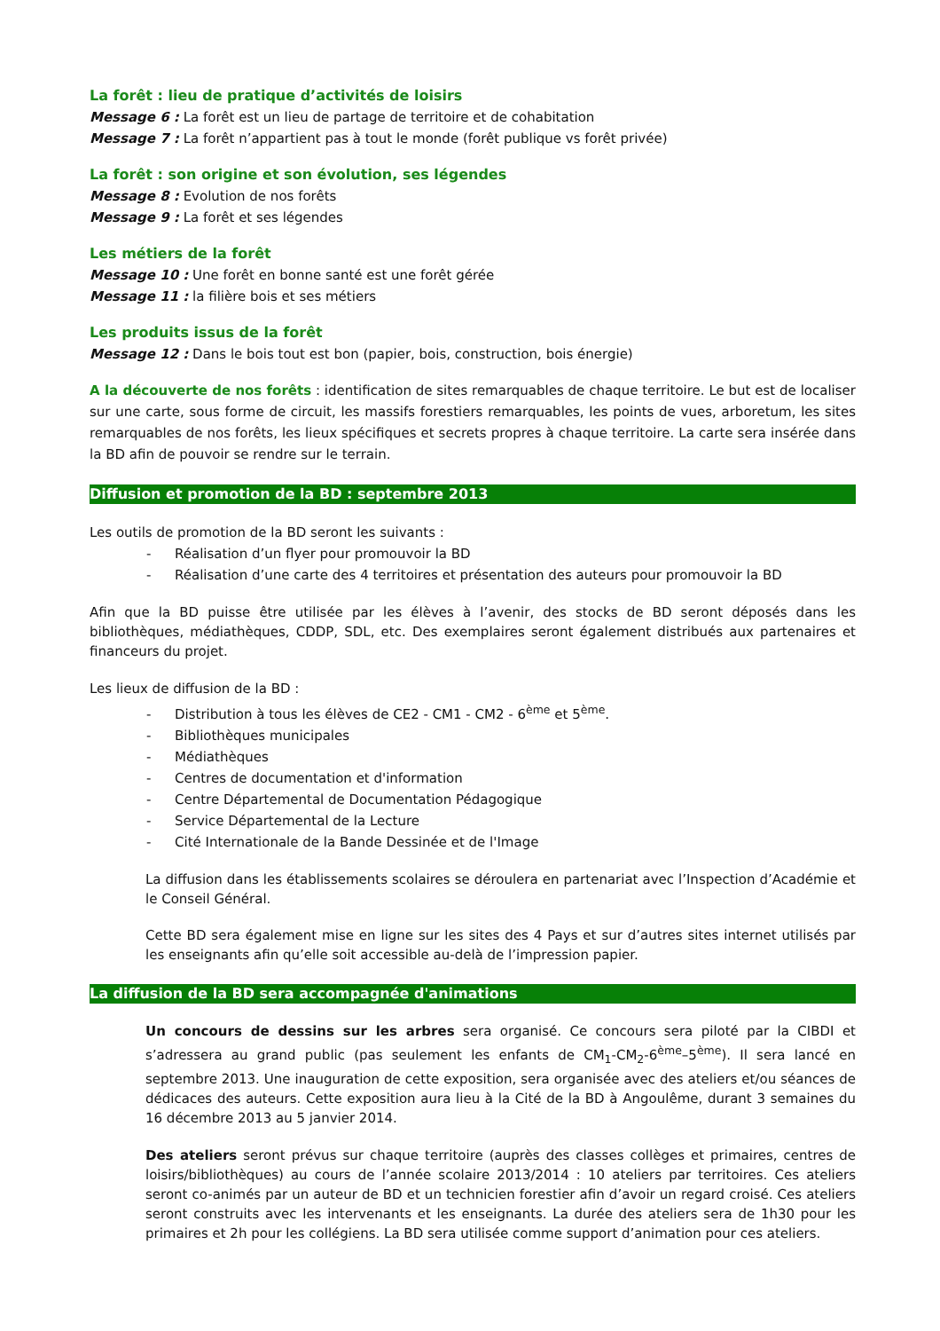La forêt : lieu de pratique d’activités de loisirs
Message 6 : La forêt est un lieu de partage de territoire et de cohabitation
Message 7 : La forêt n’appartient pas à tout le monde (forêt publique vs forêt privée)
La forêt : son origine et son évolution, ses légendes
Message 8 : Evolution de nos forêts
Message 9 : La forêt et ses légendes
Les métiers de la forêt
Message 10 : Une forêt en bonne santé est une forêt gérée
Message 11 : la filière bois et ses métiers
Les produits issus de la forêt
Message 12 : Dans le bois tout est bon (papier, bois, construction, bois énergie)
A la découverte de nos forêts : identification de sites remarquables de chaque territoire. Le but est de localiser sur une carte, sous forme de circuit, les massifs forestiers remarquables, les points de vues, arboretum, les sites remarquables de nos forêts, les lieux spécifiques et secrets propres à chaque territoire. La carte sera insérée dans la BD afin de pouvoir se rendre sur le terrain.
Diffusion et promotion de la BD : septembre 2013
Les outils de promotion de la BD seront les suivants :
- Réalisation d’un flyer pour promouvoir la BD
- Réalisation d’une carte des 4 territoires et présentation des auteurs pour promouvoir la BD
Afin que la BD puisse être utilisée par les élèves à l’avenir, des stocks de BD seront déposés dans les bibliothèques, médiathèques, CDDP, SDL, etc. Des exemplaires seront également distribués aux partenaires et financeurs du projet.
Les lieux de diffusion de la BD :
- Distribution à tous les élèves de CE2 - CM1 - CM2 - 6<sup>ème</sup> et 5<sup>ème</sup>.
- Bibliothèques municipales
- Médiathèques
- Centres de documentation et d'information
- Centre Départemental de Documentation Pédagogique
- Service Départemental de la Lecture
- Cité Internationale de la Bande Dessinée et de l'Image
La diffusion dans les établissements scolaires se déroulera en partenariat avec l’Inspection d’Académie et le Conseil Général.
Cette BD sera également mise en ligne sur les sites des 4 Pays et sur d’autres sites internet utilisés par les enseignants afin qu’elle soit accessible au-delà de l’impression papier.
La diffusion de la BD sera accompagnée d'animations
Un concours de dessins sur les arbres sera organisé. Ce concours sera piloté par la CIBDI et s’adressera au grand public (pas seulement les enfants de CM<sub>1</sub>-CM<sub>2</sub>-6<sup>ème</sup>–5<sup>ème</sup>). Il sera lancé en septembre 2013. Une inauguration de cette exposition, sera organisée avec des ateliers et/ou séances de dédicaces des auteurs. Cette exposition aura lieu à la Cité de la BD à Angoulême, durant 3 semaines du 16 décembre 2013 au 5 janvier 2014.
Des ateliers seront prévus sur chaque territoire (auprès des classes collèges et primaires, centres de loisirs/bibliothèques) au cours de l’année scolaire 2013/2014 : 10 ateliers par territoires. Ces ateliers seront co-animés par un auteur de BD et un technicien forestier afin d’avoir un regard croisé. Ces ateliers seront construits avec les intervenants et les enseignants. La durée des ateliers sera de 1h30 pour les primaires et 2h pour les collégiens. La BD sera utilisée comme support d’animation pour ces ateliers.